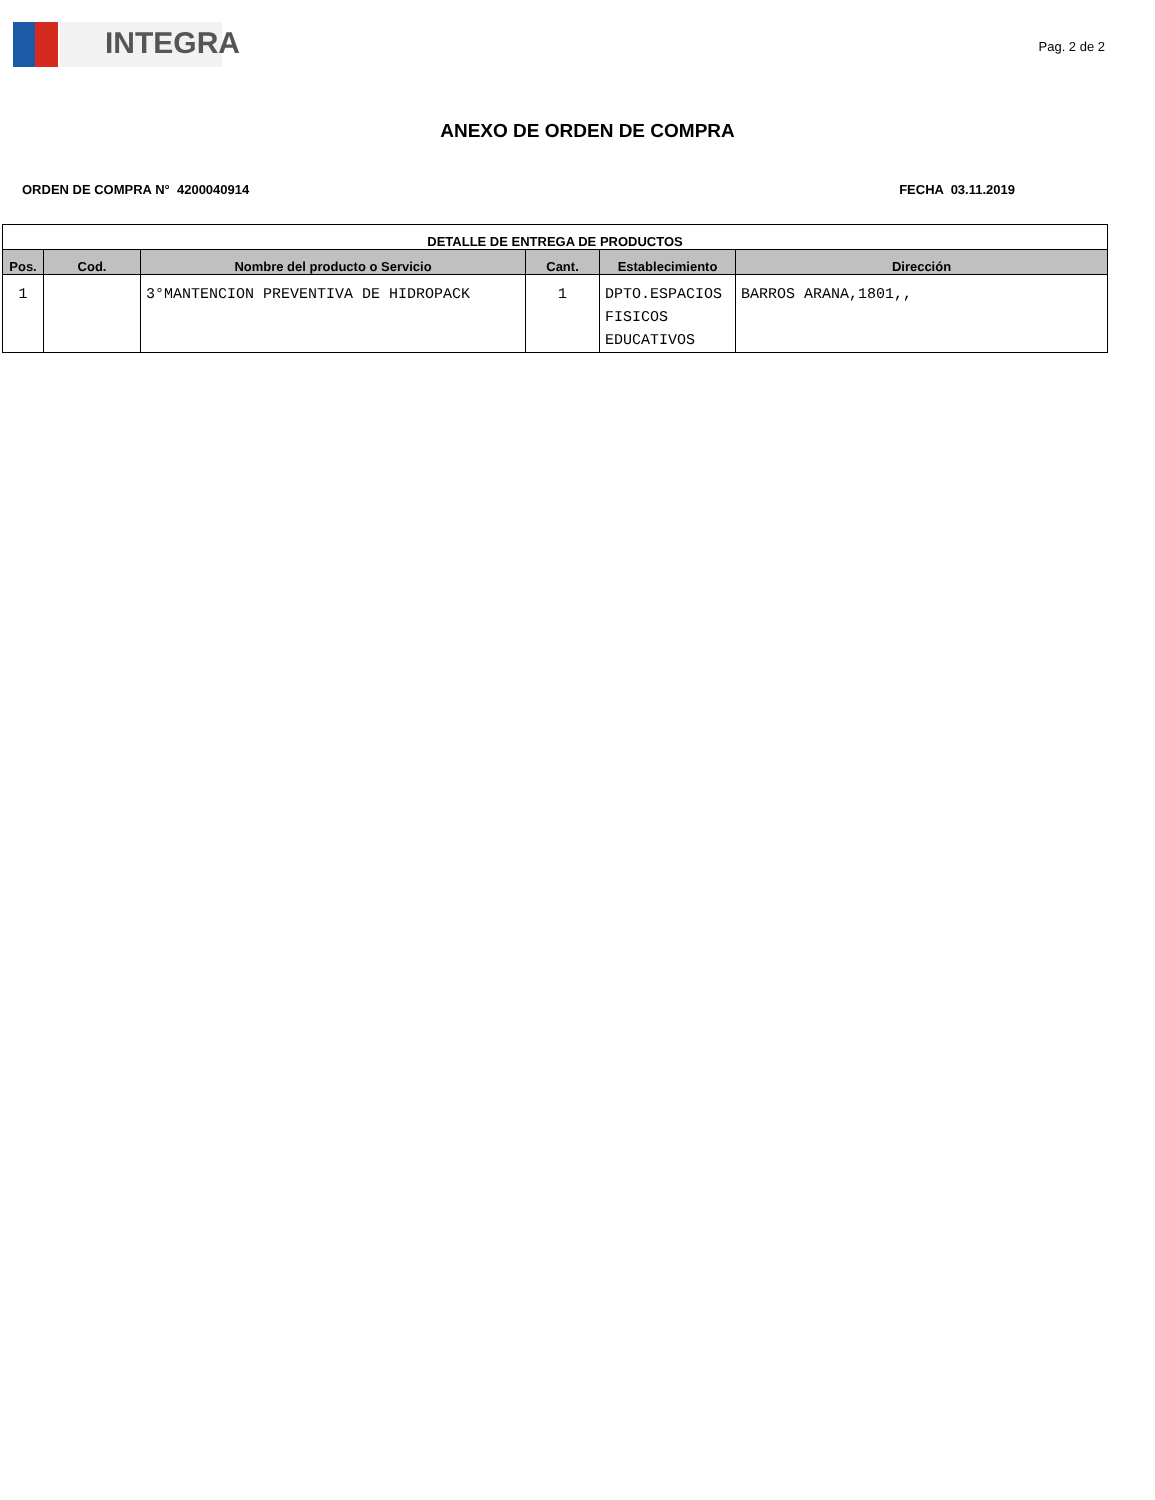INTEGRA
Pag. 2 de 2
ANEXO DE ORDEN DE COMPRA
ORDEN DE COMPRA N° 4200040914 FECHA 03.11.2019
| DETALLE DE ENTREGA DE PRODUCTOS | | | | | |
| --- | --- | --- | --- | --- | --- |
| Pos. | Cod. | Nombre del producto o Servicio | Cant. | Establecimiento | Dirección |
| 1 | | 3°MANTENCION PREVENTIVA DE HIDROPACK | 1 | DPTO.ESPACIOS FISICOS EDUCATIVOS | BARROS ARANA,1801,, |